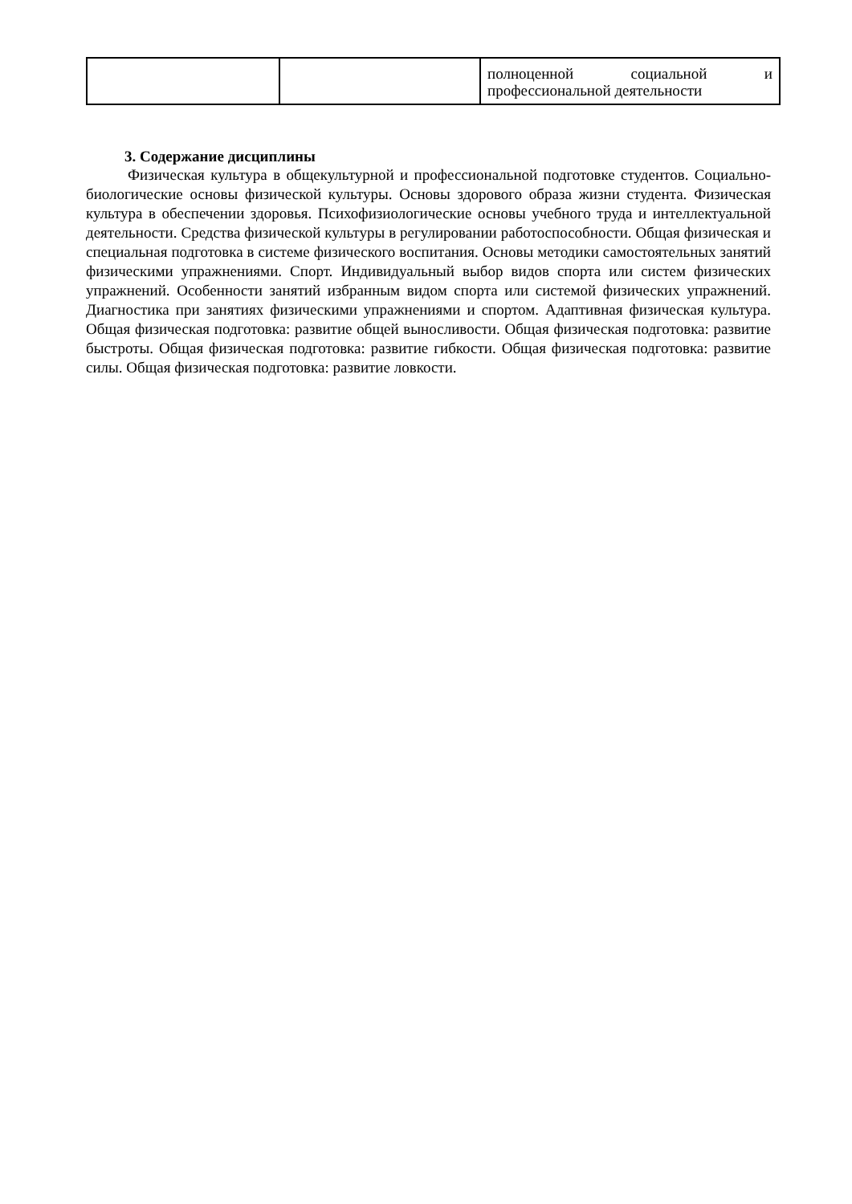| | | полноценной социальной и профессиональной деятельности |
3. Содержание дисциплины
Физическая культура в общекультурной и профессиональной подготовке студентов. Социально- биологические основы физической культуры. Основы здорового образа жизни студента. Физическая культура в обеспечении здоровья. Психофизиологические основы учебного труда и интеллектуальной деятельности. Средства физической культуры в регулировании работоспособности. Общая физическая и специальная подготовка в системе физического воспитания. Основы методики самостоятельных занятий физическими упражнениями. Спорт. Индивидуальный выбор видов спорта или систем физических упражнений. Особенности занятий избранным видом спорта или системой физических упражнений. Диагностика при занятиях физическими упражнениями и спортом. Адаптивная физическая культура. Общая физическая подготовка: развитие общей выносливости. Общая физическая подготовка: развитие быстроты. Общая физическая подготовка: развитие гибкости. Общая физическая подготовка: развитие силы. Общая физическая подготовка: развитие ловкости.